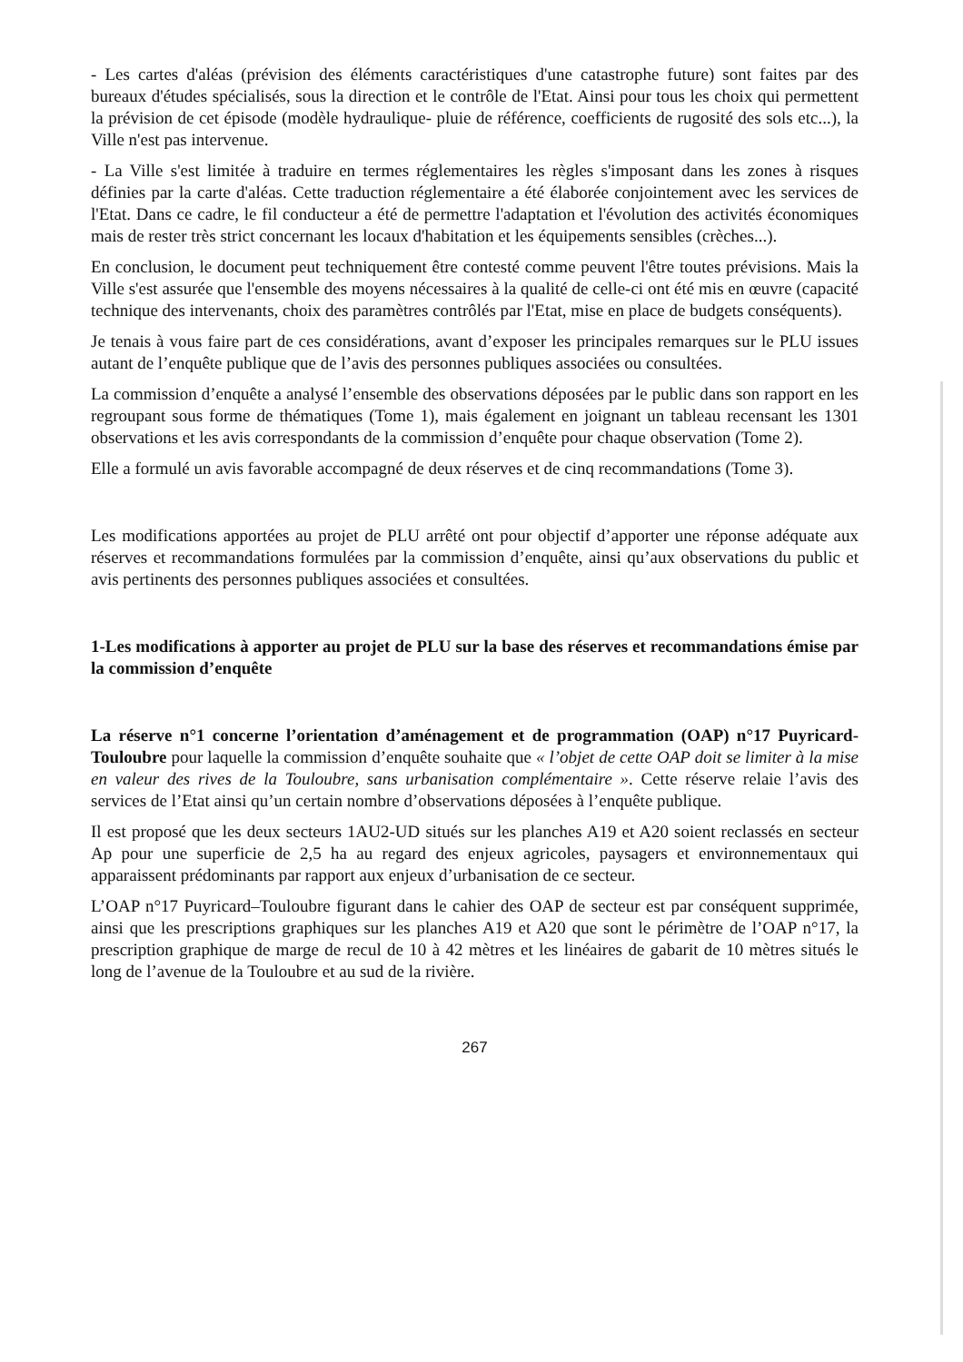- Les cartes d'aléas (prévision des éléments caractéristiques d'une catastrophe future) sont faites par des bureaux d'études spécialisés, sous la direction et le contrôle de l'Etat. Ainsi pour tous les choix qui permettent la prévision de cet épisode (modèle hydraulique- pluie de référence, coefficients de rugosité des sols etc...), la Ville n'est pas intervenue.
- La Ville s'est limitée à traduire en termes réglementaires les règles s'imposant dans les zones à risques définies par la carte d'aléas. Cette traduction réglementaire a été élaborée conjointement avec les services de l'Etat. Dans ce cadre, le fil conducteur a été de permettre l'adaptation et l'évolution des activités économiques mais de rester très strict concernant les locaux d'habitation et les équipements sensibles (crèches...).
En conclusion, le document peut techniquement être contesté comme peuvent l'être toutes prévisions. Mais la Ville s'est assurée que l'ensemble des moyens nécessaires à la qualité de celle-ci ont été mis en œuvre (capacité technique des intervenants, choix des paramètres contrôlés par l'Etat, mise en place de budgets conséquents).
Je tenais à vous faire part de ces considérations, avant d’exposer les principales remarques sur le PLU issues autant de l’enquête publique que de l’avis des personnes publiques associées ou consultées.
La commission d’enquête a analysé l’ensemble des observations déposées par le public dans son rapport en les regroupant sous forme de thématiques (Tome 1), mais également en joignant un tableau recensant les 1301 observations et les avis correspondants de la commission d’enquête pour chaque observation (Tome 2).
Elle a formulé un avis favorable accompagné de deux réserves et de cinq recommandations (Tome 3).
Les modifications apportées au projet de PLU arrêté ont pour objectif d’apporter une réponse adéquate aux réserves et recommandations formulées par la commission d’enquête, ainsi qu’aux observations du public et avis pertinents des personnes publiques associées et consultées.
1-Les modifications à apporter au projet de PLU sur la base des réserves et recommandations émise par la commission d’enquête
La réserve n°1 concerne l’orientation d’aménagement et de programmation (OAP) n°17 Puyricard-Touloubre pour laquelle la commission d’enquête souhaite que « l’objet de cette OAP doit se limiter à la mise en valeur des rives de la Touloubre, sans urbanisation complémentaire ». Cette réserve relaie l’avis des services de l’Etat ainsi qu’un certain nombre d’observations déposées à l’enquête publique.
Il est proposé que les deux secteurs 1AU2-UD situés sur les planches A19 et A20 soient reclassés en secteur Ap pour une superficie de 2,5 ha au regard des enjeux agricoles, paysagers et environnementaux qui apparaissent prédominants par rapport aux enjeux d’urbanisation de ce secteur.
L’OAP n°17 Puyricard–Touloubre figurant dans le cahier des OAP de secteur est par conséquent supprimée, ainsi que les prescriptions graphiques sur les planches A19 et A20 que sont le périmètre de l’OAP n°17, la prescription graphique de marge de recul de 10 à 42 mètres et les linéaires de gabarit de 10 mètres situés le long de l’avenue de la Touloubre et au sud de la rivière.
267